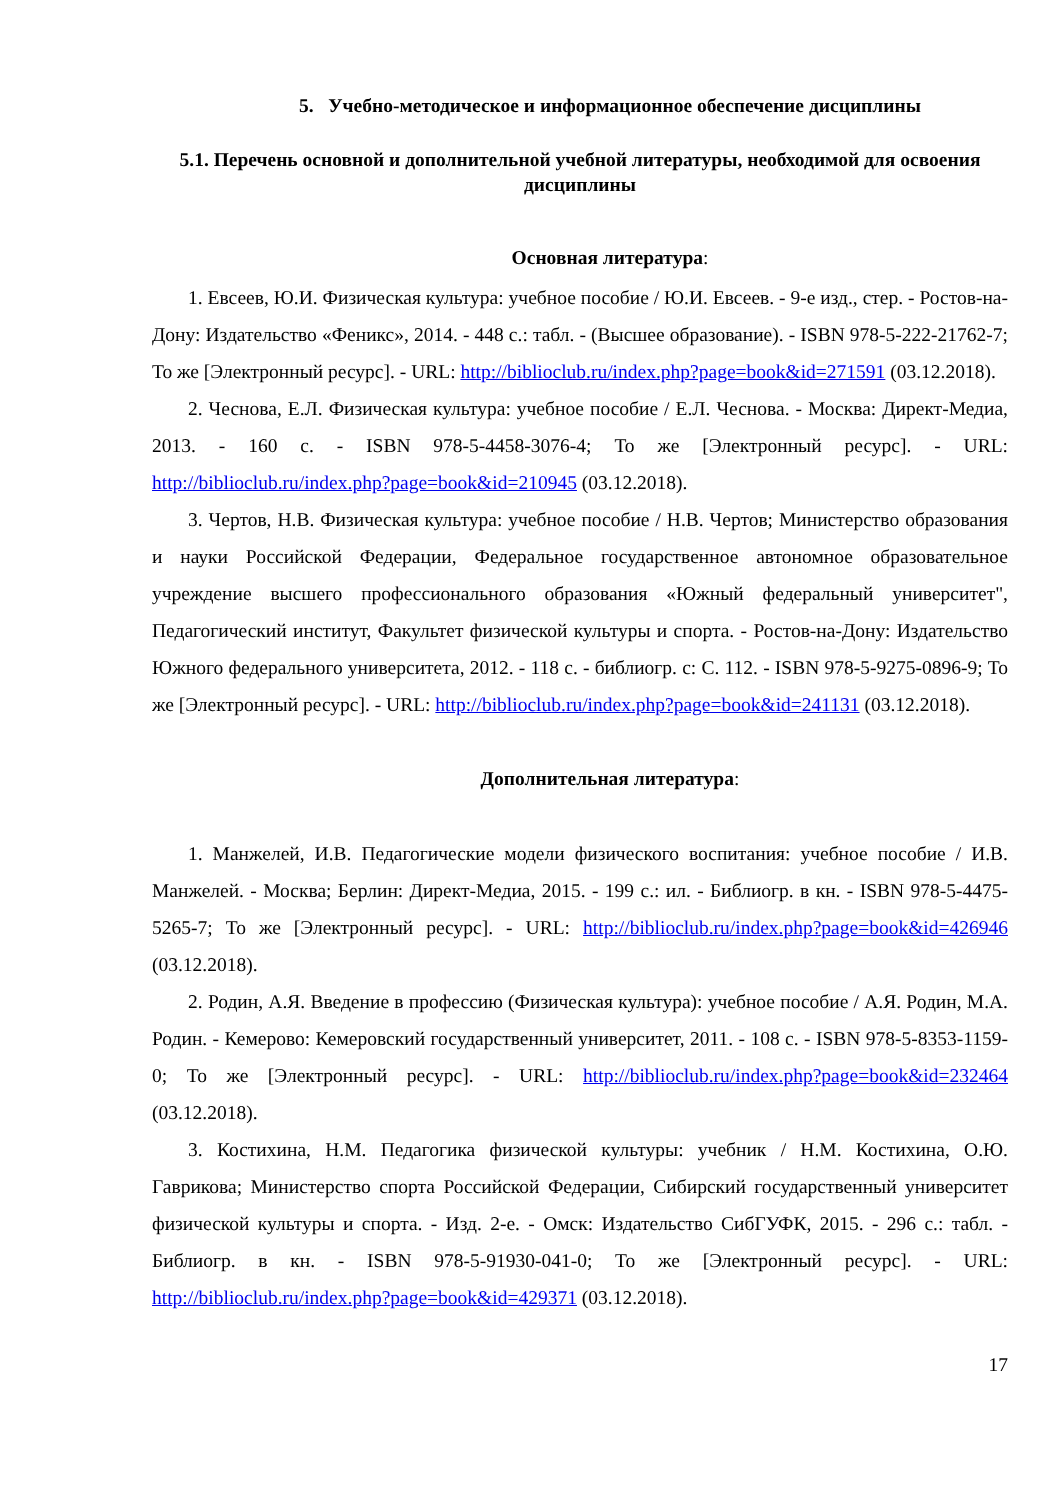5. Учебно-методическое и информационное обеспечение дисциплины
5.1. Перечень основной и дополнительной учебной литературы, необходимой для освоения дисциплины
Основная литература:
1. Евсеев, Ю.И. Физическая культура: учебное пособие / Ю.И. Евсеев. - 9-е изд., стер. - Ростов-на-Дону: Издательство «Феникс», 2014. - 448 с.: табл. - (Высшее образование). - ISBN 978-5-222-21762-7; То же [Электронный ресурс]. - URL: http://biblioclub.ru/index.php?page=book&id=271591 (03.12.2018).
2. Чеснова, Е.Л. Физическая культура: учебное пособие / Е.Л. Чеснова. - Москва: Директ-Медиа, 2013. - 160 с. - ISBN 978-5-4458-3076-4; То же [Электронный ресурс]. - URL: http://biblioclub.ru/index.php?page=book&id=210945 (03.12.2018).
3. Чертов, Н.В. Физическая культура: учебное пособие / Н.В. Чертов; Министерство образования и науки Российской Федерации, Федеральное государственное автономное образовательное учреждение высшего профессионального образования «Южный федеральный университет", Педагогический институт, Факультет физической культуры и спорта. - Ростов-на-Дону: Издательство Южного федерального университета, 2012. - 118 с. - библиогр. с: С. 112. - ISBN 978-5-9275-0896-9; То же [Электронный ресурс]. - URL: http://biblioclub.ru/index.php?page=book&id=241131 (03.12.2018).
Дополнительная литература:
1. Манжелей, И.В. Педагогические модели физического воспитания: учебное пособие / И.В. Манжелей. - Москва; Берлин: Директ-Медиа, 2015. - 199 с.: ил. - Библиогр. в кн. - ISBN 978-5-4475-5265-7; То же [Электронный ресурс]. - URL: http://biblioclub.ru/index.php?page=book&id=426946 (03.12.2018).
2. Родин, А.Я. Введение в профессию (Физическая культура): учебное пособие / А.Я. Родин, М.А. Родин. - Кемерово: Кемеровский государственный университет, 2011. - 108 с. - ISBN 978-5-8353-1159-0; То же [Электронный ресурс]. - URL: http://biblioclub.ru/index.php?page=book&id=232464 (03.12.2018).
3. Костихина, Н.М. Педагогика физической культуры: учебник / Н.М. Костихина, О.Ю. Гаврикова; Министерство спорта Российской Федерации, Сибирский государственный университет физической культуры и спорта. - Изд. 2-е. - Омск: Издательство СибГУФК, 2015. - 296 с.: табл. - Библиогр. в кн. - ISBN 978-5-91930-041-0; То же [Электронный ресурс]. - URL: http://biblioclub.ru/index.php?page=book&id=429371 (03.12.2018).
17